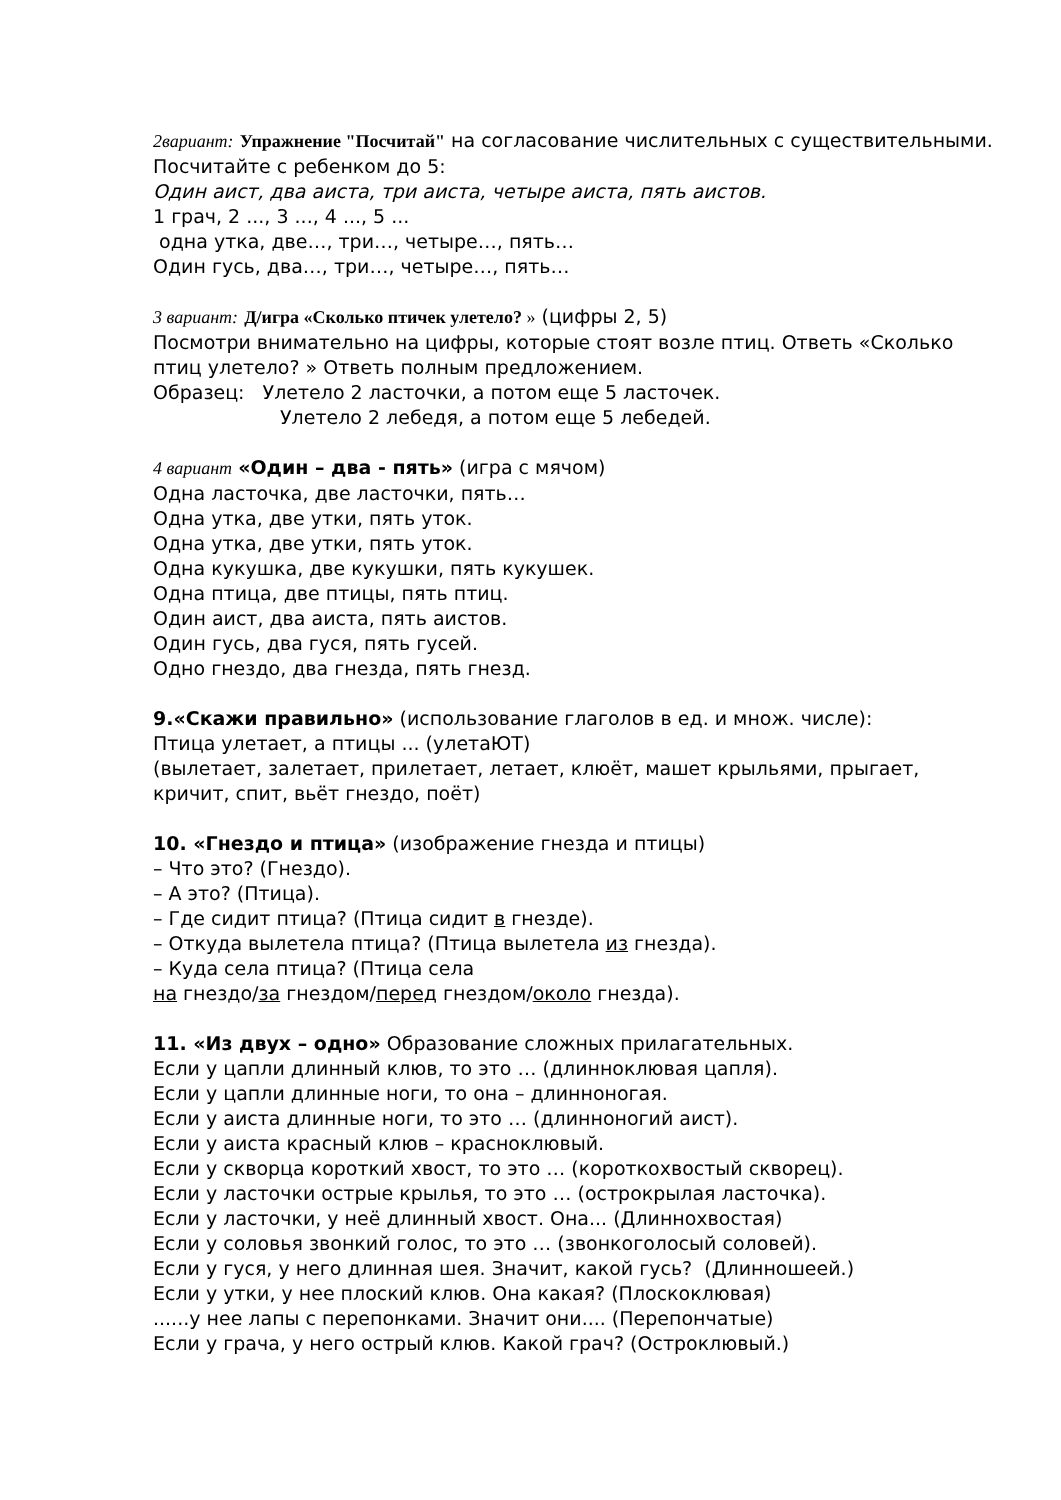2вариант: Упражнение "Посчитай" на согласование числительных с существительными. Посчитайте с ребенком до 5:
Один аист, два аиста, три аиста, четыре аиста, пять аистов.
1 грач, 2 ..., 3 ..., 4 ..., 5 ...
одна утка, две…, три…, четыре…, пять…
Один гусь, два…, три…, четыре…, пять…
3 вариант: Д/игра «Сколько птичек улетело? » (цифры 2, 5)
Посмотри внимательно на цифры, которые стоят возле птиц. Ответь «Сколько птиц улетело? » Ответь полным предложением.
Образец: Улетело 2 ласточки, а потом еще 5 ласточек.
Улетело 2 лебедя, а потом еще 5 лебедей.
4 вариант «Один – два - пять» (игра с мячом)
Одна ласточка, две ласточки, пять…
Одна утка, две утки, пять уток.
Одна утка, две утки, пять уток.
Одна кукушка, две кукушки, пять кукушек.
Одна птица, две птицы, пять птиц.
Один аист, два аиста, пять аистов.
Один гусь, два гуся, пять гусей.
Одно гнездо, два гнезда, пять гнезд.
9.«Скажи правильно» (использование глаголов в ед. и множ. числе):
Птица улетает, а птицы ... (улетаЮТ)
(вылетает, залетает, прилетает, летает, клюёт, машет крыльями, прыгает, кричит, спит, вьёт гнездо, поёт)
10. «Гнездо и птица» (изображение гнезда и птицы)
– Что это? (Гнездо).
– А это? (Птица).
– Где сидит птица? (Птица сидит в гнезде).
– Откуда вылетела птица? (Птица вылетела из гнезда).
– Куда села птица? (Птица села
на гнездо/за гнездом/перед гнездом/около гнезда).
11. «Из двух – одно» Образование сложных прилагательных.
Если у цапли длинный клюв, то это … (длинноклювая цапля).
Если у цапли длинные ноги, то она – длинноногая.
Если у аиста длинные ноги, то это … (длинноногий аист).
Если у аиста красный клюв – красноклювый.
Если у скворца короткий хвост, то это … (короткохвостый скворец).
Если у ласточки острые крылья, то это … (острокрылая ласточка).
Если у ласточки, у неё длинный хвост. Она... (Длиннохвостая)
Если у соловья звонкий голос, то это … (звонкоголосый соловей).
Если у гуся, у него длинная шея. Значит, какой гусь? (Длинношеей.)
Если у утки, у нее плоский клюв. Она какая? (Плоскоклювая)
......у нее лапы с перепонками. Значит они.... (Перепончатые)
Если у грача, у него острый клюв. Какой грач? (Остроклювый.)